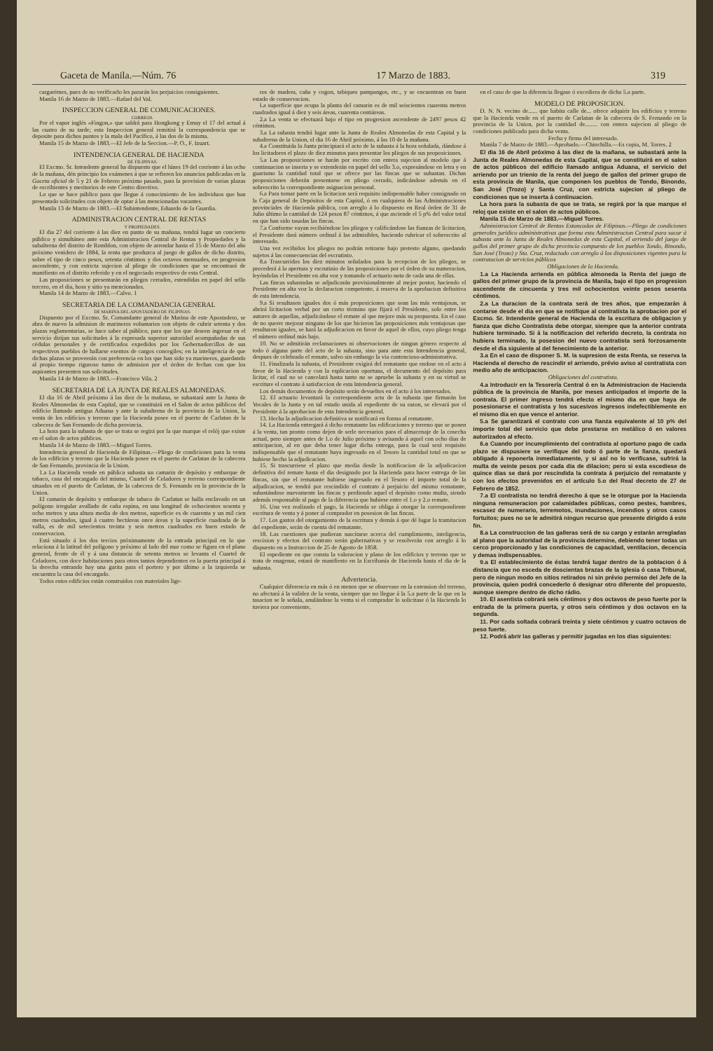Gaceta de Manila.—Núm. 76 17 Marzo de 1883. 319
cargarémes, pues de no verificarlo les pararán los perjuicios consiguientes.
Manila 16 de Marzo de 1883.—Rafael del Val.
INSPECCION GENERAL DE COMUNICACIONES.
CORREOS.
Por el vapor inglés «Fingon,» que saldrá para Hongkong y Emuy el 17 del actual á las cuatro de su tarde; esta Inspeccion general remitirá la correspondencia que se deposite para dichos puntos y la mala del Pacífico, á las dos de la misma.
Manila 15 de Marzo de 1883.—El Jefe de la Seccion.—P. O., F. Izuart.
INTENDENCIA GENERAL DE HACIENDA
DE FILIPINAS.
El Excmo. Sr. Intendente general ha dispuesto que el lúnes 19 del corriente á las ocho de la mañana, dén principio los exámenes á que se refieren los anuncios publicadas en la Gaceta oficial de 5 y 21 de Febrero próximo pasado, para la provision de varias plazas de escribientes y meritorios de este Centro directivo.
Lo que se hace público para que llegue á conocimiento de los individuos que han presentado solicitudes con objeto de optar á las mencionadas vacantes.
Manila 13 de Marzo de 1883.—El Subintendente, Eduardo de la Guardia.
ADMINISTRACION CENTRAL DE RENTAS
Y PROPIEDADES.
El dia 27 del corriente á las diez en punto de su mañana, tendrá lugar un concierto público y simultáneo ante esta Administracion Central de Rentas y Propiedades y la subalterna del distrito de Romblon, con objeto de arrendar hasta el 15 de Marzo del año próximo venidero de 1884, la renta que produzca al juego de gallos de dicho distrito, sobre el tipo de cinco pesos, setenta céntimos y dos octavos mensuales, en progresion ascendente, y con estricta sujecion al pliego de condiciones que se encontrará de manifiesto en el distrito referido y en el negociado respectivo de esta Central.
Las proposiciones se presentarán en pliegos cerrados, estendidas en papel del sello tercero, en el dia, hora y sitio ya mencionados.
Manila 14 de Marzo de 1883.—Calvo. 1
SECRETARIA DE LA COMANDANCIA GENERAL
DE MARINA DEL APOSTADERO DE FILIPINAS.
Dispuesto por el Excmo. Sr. Comandante general de Marina de este Apostadero, se abra de nuevo la admision de marineros voluntarios con objeto de cubrir setenta y dos plazas reglamentarias, se hace saber al público, para que los que deseen ingresar en el servicio dirijan sus solicitudes á la expresada superior autoridad acompañadas de sus cédulas personales y de certificados expedidos por los Gobernadorcillos de sus respectivos pueblos de hallarse exentos de cargos concegiles; en la inteligencia de que dichas plazas se proveerán con preferencia en los que han sido ya marineros, guardando al propio tiempo riguroso turno de admision por el órden de fechas con que los aspirantes presenten sus solicitudes.
Manila 14 de Marzo de 1883.—Francisco Vila. 2
SECRETARIA DE LA JUNTA DE REALES ALMONEDAS.
El dia 16 de Abril próximo á las diez de la mañana, se subastará ante la Junta de Reales Almonedas de esta Capital, que se constituirá en el Salon de actos públicos del edificio llamado antigua Aduana y ante la subalterna de la provincia de la Union, la venta de los edificios y terreno que la Hacienda posee en el puerto de Carlatan de la cabecera de San Fernando de dicha provincia.
La hora para la subasta de que se trata se regirá por la que marque el relój que existe en el salon de actos públicos.
Manila 14 de Marzo de 1883.—Miguel Torres.
Intendencia general de Hacienda de Filipinas.—Pliego de condiciones para la venta de los edificios y terreno que la Hacienda posee en el puerto de Carlatan de la cabecera de San Fernando, provincia de la Union.
1.a La Hacienda vende en pública subasta un camarin de depósito y embarque de tabaco, casa del encargado del mismo, Cuartel de Celadores y terreno correspondiente situados en el puerto de Carlatan, de la cabecera de S. Fernando en la provincia de la Union.
El camarin de depósito y embarque de tabaco de Carlatan se halla enclavado en un polígono irregular avallado de caña espina, en una longitud de ochocientos sesenta y ocho metros y una altura media de dos metros, superficie es de cuarenta y un mil cien metros cuadrados, igual á cuatro hectáreas once áreas y la superficie cuadrada de la valla, es de mil setecientos treinta y seis metros cuadrados en buen estado de conservacion.
Está situado á los dos tercios próximamente de la entrada principal en lo que relaciona á la latitud del polígono y próximo al lado del mar como se figura en el plano general, frente de él y á una distancia de setenta metros se levanta el Cuartel de Celadores, con doce habitaciones para otros tantos dependientes en la puerta principal á la derecha entrando hay una garita para el portero y por último a la izquierda se encuentra la casa del encargado.
Todos estos edificios están construidos con materiales lige-
ros de madera, caña y cogon, tabiques pampangos, etc., y se encuentran en buen estado de conservacion.
La superficie que ocupa la planta del camarin es de mil seiscientos cuarenta metros cuadrados igual á diez y seis áreas, cuarenta centiáreas.
2.a La venta se efectuará bajo el tipo en progresion ascendente de 2497 pesos 42 céntimos.
3.a La subasta tendrá lugar ante la Junta de Reales Almonedas de esta Capital y la subalterna de la Union, el dia 16 de Abril próximo, á las 10 de la mañana.
4.a Constituida la Junta principiará el acto de la subasta á la hora señalada, dándose á los licitadores el plazo de diez minutos para presentar los pliegos de sus proposiciones.
5.a Las proposiciones se harán por escrito con entera sujecion al modelo que á continuacion se inserta y se extenderán en papel del sello 3.o, expresándose en letra y en guarismo la cantidad total que se ofrece por las fincas que se subastan. Dichas proposiciones deberán presentarse en pliego cerrado, indicándose además en el sobrescrito la correspondiente asignacion personal.
6.a Para tomar parte en la licitacion será requisito indispensable haber consignado en la Caja general de Depósitos de esta Capital, ó en cualquiera de las Administraciones provinciales de Hacienda pública, con arreglo á lo dispuesto en Real órden de 31 de Julio último la cantidad de 124 pesos 87 céntimos, á que asciende el 5 p% del valor total en que han sido tasadas las fincas.
7.a Conforme vayan recibiéndose los pliegos y calificándose las fianzas de licitacion, el Presidente dará número ordinal á las admisibles, haciendo rubricar el sobrescrito al interesado.
Una vez recibidos los pliegos no podrán retirarse bajo pretesto alguno, quedando sujetos á las consecuencias del escrutinio.
8.a Trascurridos los diez minutos señalados para la recepcion de los pliegos, se procederá á la apertura y escrutinio de las proposiciones por el órden de su numeracion, leyéndolas el Presidente en alta voz y tomando el actuario nota de cada una de ellas.
Las fincas subastadas se adjudicarán provisionalmente al mejor postor, haciendo el Presidente en alta voz la declaracion competente, á reserva de la aprobacion definitiva de esta Intendencia.
9.a Si resultasen iguales dos ó más proposiciones que sean las más ventajosas, se abrirá licitacion verbal por un corto término que fijará el Presidente, solo entre los autores de aquellas, adjudicándose el remate al que mejore más su propuesta. En el caso de no querer mejorar ninguno de los que hicieron las proposiciones más ventajosas que resultaron iguales, se hará la adjudicacion en favor de aquel de ellos, cuyo pliego tenga el número ordinal más bajo.
10. No se admitirán reclamaciones ni observaciones de ningun género respecto al todo ó alguna parte del acto de la subasta, sino para ante esta Intendencia general, despues de celebrado el remate, salvo sin embargo la via contencioso-administrativa.
11. Finalizada la subasta, el Presidente exigirá del rematante que endose en el acto á favor de la Hacienda y con la esplicacion oportuna, el documento del depósito para licitar, el cual no se cancelará hasta tanto no se apruebe la subasta y en su virtud se escriture el contrato á satisfaccion de esta Intendencia general.
Los demás documentos de depósito serán devueltos en el acto á los interesados.
12. El actuario levantará la correspondiente acta de la subasta que firmarán los Vocales de la Junta y en tal estado unida al espediente de su razon, se elevará por el Presidente á la aprobacion de esta Intendencia general.
13. Hecha la adjudicacion definitiva se notificará en forma al rematante.
14. La Hacienda entregará á dicho rematante las edificaciones y terreno que se ponen á la venta, tan pronto como dejen de serle necesarios para el almacenaje de la cosecha actual, pero siempre antes de 1.o de Julio próximo y avisando á aquel con ocho dias de anticipacion, al en que deba tener lugar dicha entrega, para la cual será requisito indispensable que el rematante haya ingresado en el Tesoro la cantidad total en que se hubiese hecho la adjudicacion.
15. Si trascurriese el plazo que media desde la notificacion de la adjudicacion definitiva del remate hasta el dia designado por la Hacienda para hacer entrega de las fincas, sin que el rematante hubiese ingresado en el Tesoro el importe total de la adjudicacion, se tendrá por rescindido el contrato á perjuicio del mismo rematante, subastándose nuevamente las fincas y perdiendo aquel el depósito como multa, siendo además responsable al pago de la diferencia que hubiese entre el 1.o y 2.o remate.
16. Una vez realizado el pago, la Hacienda se obliga á otorgar la correspondiente escritura de venta y á poner al comprador en posesion de las fincas.
17. Los gastos del otorgamiento de la escritura y demás á que dé lugar la tramitacion del espediente, serán de cuenta del rematante.
18. Las cuestiones que pudieran suscitarse acerca del cumplimiento, inteligencia, rescision y efectos del contrato serán gubernativas y se resolverán con arreglo á lo dispuesto en a Instruccion de 25 de Agosto de 1858.
El espediente en que consta la valoracion y plano de los edificios y terreno que se trata de enagenar, estará de manifiesto en la Escribanía de Hacienda hasta el dia de la subasta.
Advertencia.
Cualquier diferencia en más ó en menos que se observase en la extension del terreno, no afectará á la validez de la venta, siempre que no llegue á la 5.a parte de la que en la tasacion se le señala, anulándose la venta si el comprador lo solicitase ó la Hacienda lo tuviera por conveniente,
en el caso de que la diferencia llegase ó excediera de dicha 5.a parte.
MODELO DE PROPOSICION.
D. N. N. vecino de...... que habita calle de... ofrece adquirir los edificios y terreno que la Hacienda vende en el puerto de Carlatan de la cabecera de S. Fernando en la provincia de la Union, por la cantidad de........ con entera sujecion al pliego de condiciones publicado para dicha venta.
Fecha y firma del interesado.
Manila 7 de Marzo de 1883.—Aprobado.—Chinchilla.—Es copia, M. Torres. 2
El dia 16 de Abril próximo á las diez de la mañana, se subastará ante la Junta de Reales Almonedas de esta Capital, que se constituirá en el salon de actos públicos del edificio llamado antigua Aduana, el servicio del arriendo por un trienio de la renta del juego de gallos del primer grupo de esta provincia de Manila, que componen los pueblos de Tondo, Binondo, San José (Trozo) y Santa Cruz, con estricta sujecion al pliego de condiciones que se inserta á continuacion.
La hora para la subasta de que se trata, se regirá por la que marque el reloj que existe en el salon de actos públicos.
Manila 15 de Marzo de 1883.—Miguel Torres.
Administracion Central de Rentas Estancadas de Filipinas.—Pliego de condiciones generales jurídico administrativas que forma esta Administracion Central para sacar á subasta ante la Junta de Reales Almonedas de esta Capital, el arriendo del juego de gallos del primer grupo de dicha provincia compuesto de los pueblos Tondo, Binondo, San José (Trozo) y Sta. Cruz, redactado con arreglo á las disposiciones vigentes para la contratacion de servicios públicos
Obligaciones de la Hacienda.
1.a La Hacienda arrienda en pública almoneda la Renta del juego de gallos del primer grupo de la provincia de Manila, bajo el tipo en progresion ascendente de cincuenta y tres mil ochocientos veinte pesos sesenta céntimos.
2.a La duracion de la contrata será de tres años, que empezarán á contarse desde el dia en que se notifique al contratista la aprobacion por el Excmo. Sr. Intendente general de Hacienda de la escritura de obligacion y fianza que dicho Contratista debe otorgar, siempre que la anterior contrata hubiere terminado. Si á la notificacion del referido decreto, la contrata no hubiera terminado, la posesion del nuevo contratista será forzosamente desde el dia siguiente al del fenecimiento de la anterior.
3.a En el caso de disponer S. M. la supresion de esta Renta, se reserva la Hacienda el derecho de rescindir el arriendo, prévio aviso al contratista con medio año de anticipacion.
Obligaciones del contratista.
4.a Introducir en la Tesorería Central ó en la Administracion de Hacienda pública de la provincia de Manila, por meses anticipados el importe de la contrata. El primer ingreso tendrá efecto el mismo dia en que haya de posesionarse el contratista y los sucesivos ingresos indefectiblemente en el mismo dia en que vence el anterior.
5.a Se garantizará el contrato con una fianza equivalente al 10 p% del importe total del servicio que debe prestarse en metálico ó en valores autorizados al efecto.
6.a Cuando por incumplimiento del contratista al oportuno pago de cada plazo se dispusiere se verifique del todo ó parte de la fianza, quedará obligado á reponerla inmediatamente, y si así no lo verificase, sufrirá la multa de veinte pesos por cada dia de dilacion; pero si esta escediese de quince dias se dará por rescindida la contrata á perjuicio del rematante y con los efectos prevenidos en el artículo 5.o del Real decreto de 27 de Febrero de 1852.
7.a El contratista no tendrá derecho á que se le otorgue por la Hacienda ninguna remuneracion por calamidades públicas, como pestes, hambres, escasez de numerario, terremotos, inundaciones, incendios y otros casos fortuitos; pues no se le admitirá ningun recurso que presente dirigido á este fin.
8.a La construccion de las galleras será de su cargo y estarán arregladas al plano que la autoridad de la provincia determine, debiendo tener todas un cerco proporcionado y las condiciones de capacidad, ventilacion, decencia y demas indispensables.
9.a El establecimiento de éstas tendrá lugar dentro de la poblacion ó á distancia que no esceda de doscientas brazas de la Iglesia ó casa Tribunal, pero de ningun modo en sitios retirados ni sin prévio permiso del Jefe de la provincia, quien podrá concederlo ó designar otro diferente del propuesto, aunque siempre dentro de dicho rádio.
10. El asentista cobrará seis céntimos y dos octavos de peso fuerte por la entrada de la primera puerta, y otros seis céntimos y dos octavos en la segunda.
11. Por cada soltada cobrará treinta y siete céntimos y cuatro octavos de peso fuerte.
12. Podrá abrir las galleras y permitir jugadas en los dias siguientes: